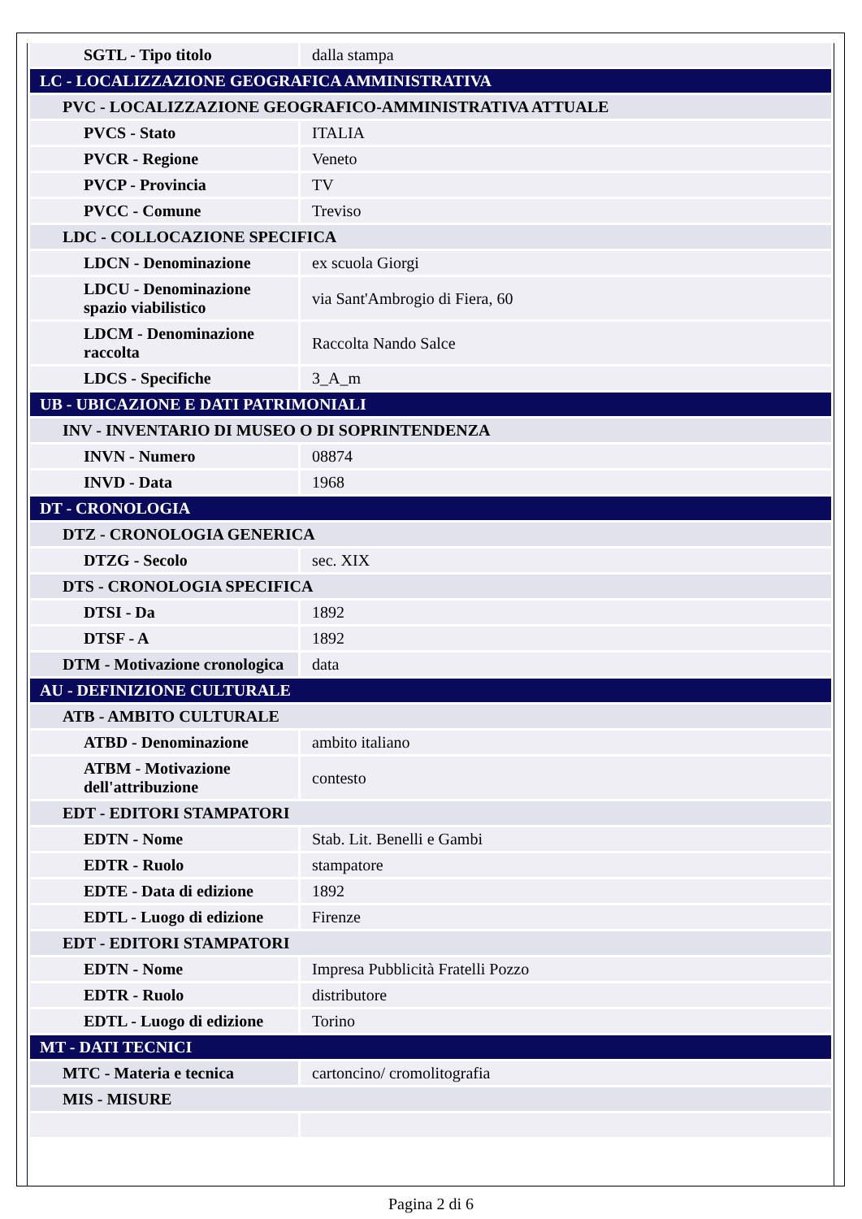| SGTL - Tipo titolo | dalla stampa |
| LC - LOCALIZZAZIONE GEOGRAFICA AMMINISTRATIVA | |
| PVC - LOCALIZZAZIONE GEOGRAFICO-AMMINISTRATIVA ATTUALE | |
| PVCS - Stato | ITALIA |
| PVCR - Regione | Veneto |
| PVCP - Provincia | TV |
| PVCC - Comune | Treviso |
| LDC - COLLOCAZIONE SPECIFICA | |
| LDCN - Denominazione | ex scuola Giorgi |
| LDCU - Denominazione spazio viabilistico | via Sant'Ambrogio di Fiera, 60 |
| LDCM - Denominazione raccolta | Raccolta Nando Salce |
| LDCS - Specifiche | 3_A_m |
| UB - UBICAZIONE E DATI PATRIMONIALI | |
| INV - INVENTARIO DI MUSEO O DI SOPRINTENDENZA | |
| INVN - Numero | 08874 |
| INVD - Data | 1968 |
| DT - CRONOLOGIA | |
| DTZ - CRONOLOGIA GENERICA | |
| DTZG - Secolo | sec. XIX |
| DTS - CRONOLOGIA SPECIFICA | |
| DTSI - Da | 1892 |
| DTSF - A | 1892 |
| DTM - Motivazione cronologica | data |
| AU - DEFINIZIONE CULTURALE | |
| ATB - AMBITO CULTURALE | |
| ATBD - Denominazione | ambito italiano |
| ATBM - Motivazione dell'attribuzione | contesto |
| EDT - EDITORI STAMPATORI | |
| EDTN - Nome | Stab. Lit. Benelli e Gambi |
| EDTR - Ruolo | stampatore |
| EDTE - Data di edizione | 1892 |
| EDTL - Luogo di edizione | Firenze |
| EDT - EDITORI STAMPATORI | |
| EDTN - Nome | Impresa Pubblicità Fratelli Pozzo |
| EDTR - Ruolo | distributore |
| EDTL - Luogo di edizione | Torino |
| MT - DATI TECNICI | |
| MTC - Materia e tecnica | cartoncino/ cromolitografia |
| MIS - MISURE | |
Pagina 2 di 6